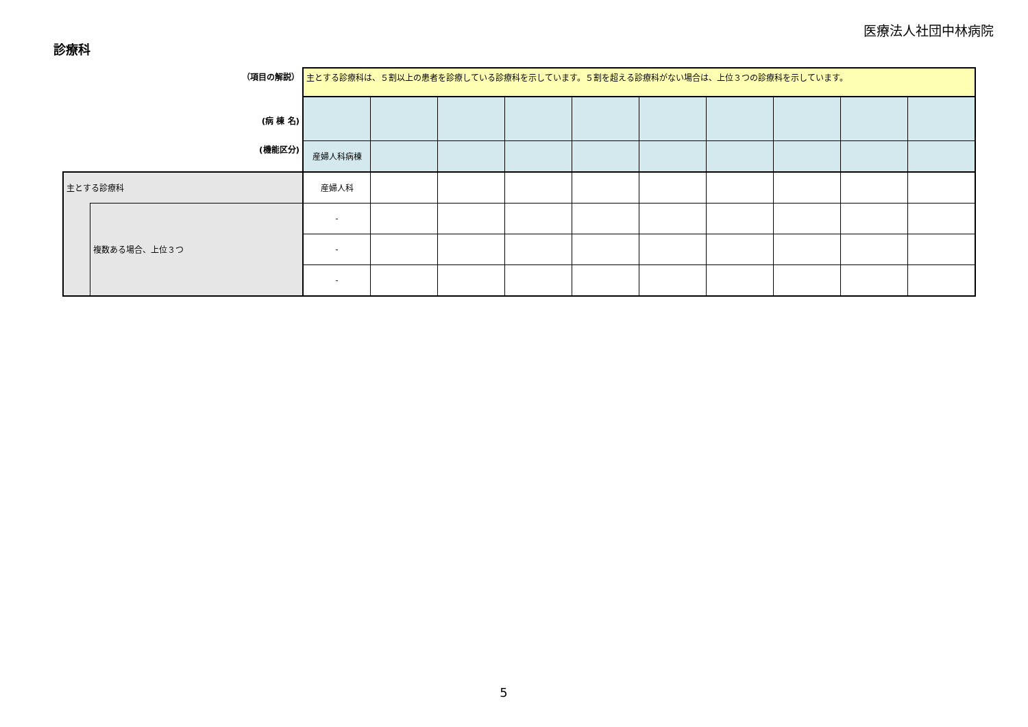医療法人社団中林病院
診療科
| （項目の解説） | | 主とする診療科は、５割以上の患者を診療している診療科を示しています。５割を超える診療科がない場合は、上位３つの診療科を示しています。 | | | | | | | | | |
| (病 棟 名) | | | | | | | | | | | |
| (機能区分) | | 産婦人科病棟 | | | | | | | | | |
| 主とする診療科 | | 産婦人科 | | | | | | | | | |
| | 複数ある場合、上位３つ | - | | | | | | | | | |
| | | - | | | | | | | | | |
| | | - | | | | | | | | | |
5